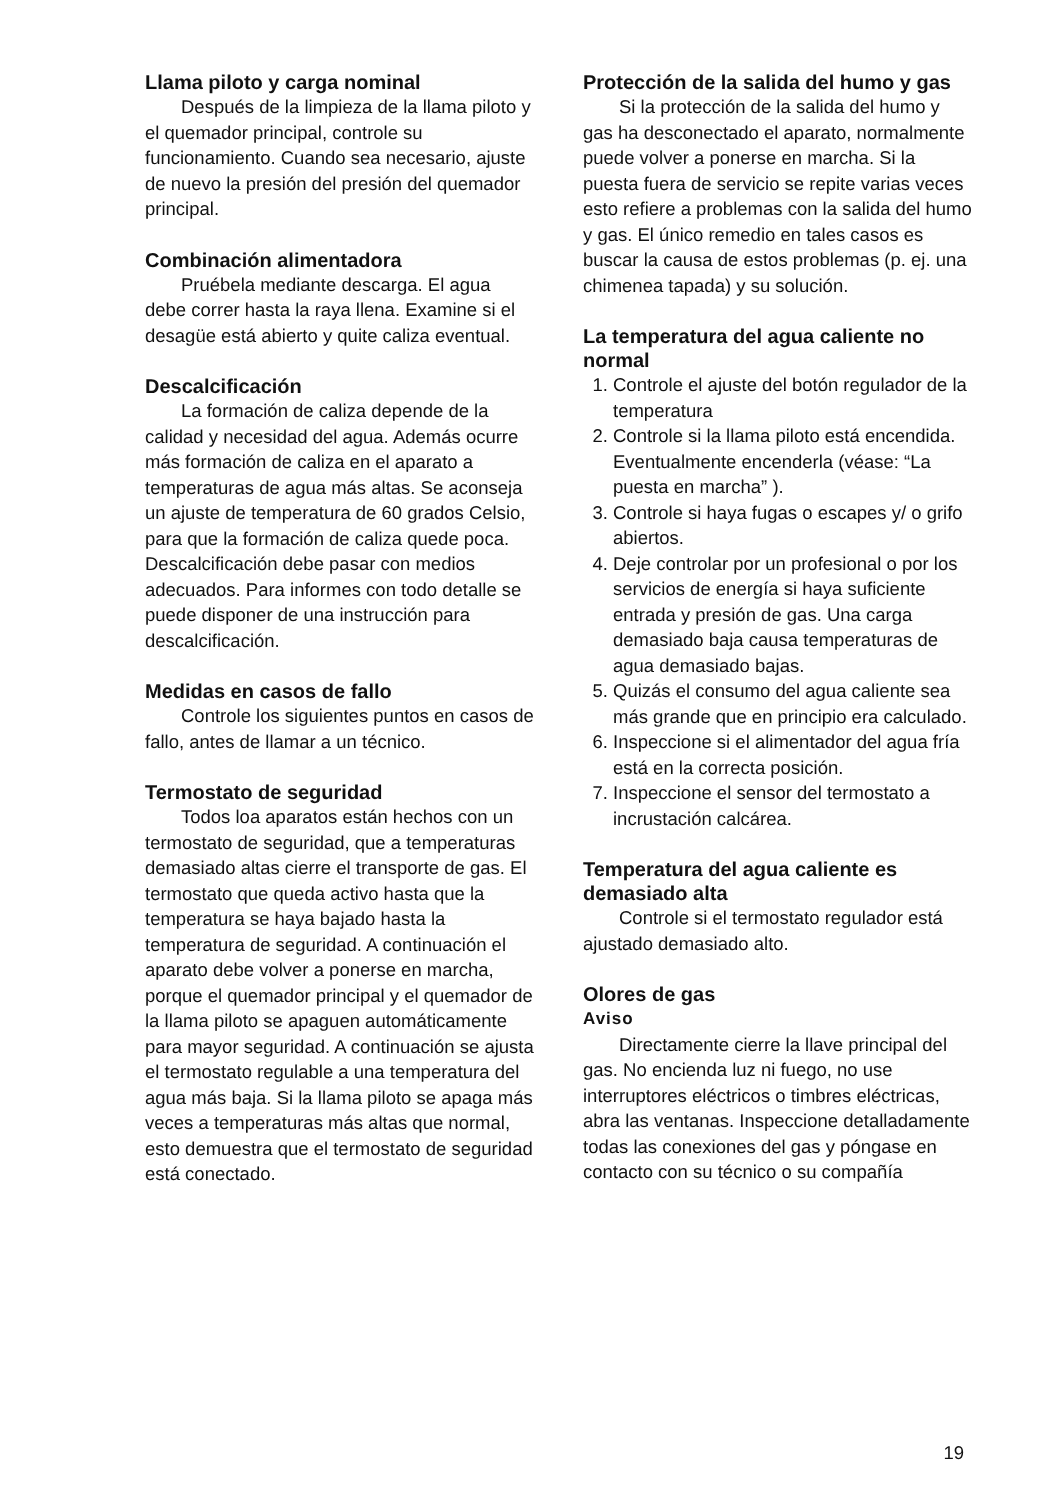Llama piloto y carga nominal
Después de la limpieza de la llama piloto y el quemador principal, controle su funcionamiento. Cuando sea necesario, ajuste de nuevo la presión del presión del quemador principal.
Combinación alimentadora
Pruébela mediante descarga. El agua debe correr hasta la raya llena. Examine si el desagüe está abierto y quite caliza eventual.
Descalcificación
La formación de caliza depende de la calidad y necesidad del agua. Además ocurre más formación de caliza en el aparato a temperaturas de agua más altas. Se aconseja un ajuste de temperatura de 60 grados Celsio, para que la formación de caliza quede poca. Descalcificación debe pasar con medios adecuados. Para informes con todo detalle se puede disponer de una instrucción para descalcificación.
Medidas en casos de fallo
Controle los siguientes puntos en casos de fallo, antes de llamar a un técnico.
Termostato de seguridad
Todos loa aparatos están hechos con un termostato de seguridad, que a temperaturas demasiado altas cierre el transporte de gas. El termostato que queda activo hasta que la temperatura se haya bajado hasta la temperatura de seguridad. A continuación el aparato debe volver a ponerse en marcha, porque el quemador principal y el quemador de la llama piloto se apaguen automáticamente para mayor seguridad. A continuación se ajusta el termostato regulable a una temperatura del agua más baja. Si la llama piloto se apaga más veces a temperaturas más altas que normal, esto demuestra que el termostato de seguridad está conectado.
Protección de la salida del humo y gas
Si la protección de la salida del humo y gas ha desconectado el aparato, normalmente puede volver a ponerse en marcha. Si la puesta fuera de servicio se repite varias veces esto refiere a problemas con la salida del humo y gas. El único remedio en tales casos es buscar la causa de estos problemas (p. ej. una chimenea tapada) y su solución.
La temperatura del agua caliente no normal
1. Controle el ajuste del botón regulador de la temperatura
2. Controle si la llama piloto está encendida. Eventualmente encenderla (véase: “La puesta en marcha” ).
3. Controle si haya fugas o escapes y/ o grifo abiertos.
4. Deje controlar por un profesional o por los servicios de energía si haya suficiente entrada y presión de gas. Una carga demasiado baja causa temperaturas de agua demasiado bajas.
5. Quizás el consumo del agua caliente sea más grande que en principio era calculado.
6. Inspeccione si el alimentador del agua fría está en la correcta posición.
7. Inspeccione el sensor del termostato a incrustación calcárea.
Temperatura del agua caliente es demasiado alta
Controle si el termostato regulador está ajustado demasiado alto.
Olores de gas
Aviso
Directamente cierre la llave principal del gas. No encienda luz ni fuego, no use interruptores eléctricos o timbres eléctricas, abra las ventanas. Inspeccione detalladamente todas las conexiones del gas y póngase en contacto con su técnico o su compañía
19